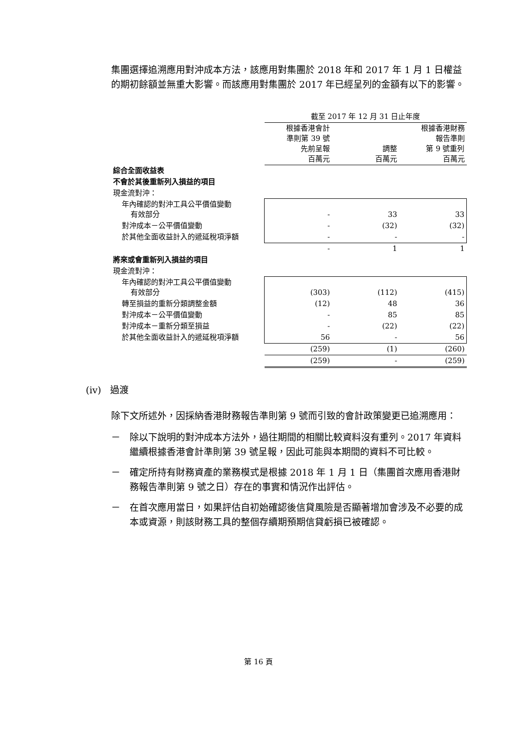集團選擇追溯應用對沖成本方法，該應用對集團於 2018 年和 2017 年 1 月 1 日權益的期初餘額並無重大影響。而該應用對集團於 2017 年已經呈列的金額有以下的影響。
| | 截至 2017 年 12 月 31 日止年度 | | |
| | 根據香港會計 準則第 39 號 先前呈報 百萬元 | 調整 百萬元 | 根據香港財務 報告準則 第 9 號重列 百萬元 |
| 綜合全面收益表 | | | |
| 不會於其後重新列入損益的項目 | | | |
| 現金流對沖： | | | |
| 年內確認的對沖工具公平價值變動 有效部分 | - | 33 | 33 |
| 對沖成本－公平價值變動 | - | (32) | (32) |
| 於其他全面收益計入的遞延稅項淨額 | - | - | - |
| | - | 1 | 1 |
| 將來或會重新列入損益的項目 | | | |
| 現金流對沖： | | | |
| 年內確認的對沖工具公平價值變動 有效部分 | (303) | (112) | (415) |
| 轉至損益的重新分類調整金額 | (12) | 48 | 36 |
| 對沖成本－公平價值變動 | - | 85 | 85 |
| 對沖成本－重新分類至損益 | - | (22) | (22) |
| 於其他全面收益計入的遞延稅項淨額 | 56 | - | 56 |
| | (259) | (1) | (260) |
| | (259) | - | (259) |
(iv) 過渡
除下文所述外，因採納香港財務報告準則第 9 號而引致的會計政策變更已追溯應用：
－ 除以下說明的對沖成本方法外，過往期間的相關比較資料沒有重列。2017 年資料繼續根據香港會計準則第 39 號呈報，因此可能與本期間的資料不可比較。
－ 確定所持有財務資產的業務模式是根據 2018 年 1 月 1 日（集團首次應用香港財務報告準則第 9 號之日）存在的事實和情況作出評估。
－ 在首次應用當日，如果評估自初始確認後信貸風險是否顯著增加會涉及不必要的成本或資源，則該財務工具的整個存續期預期信貸虧損已被確認。
第 16 頁